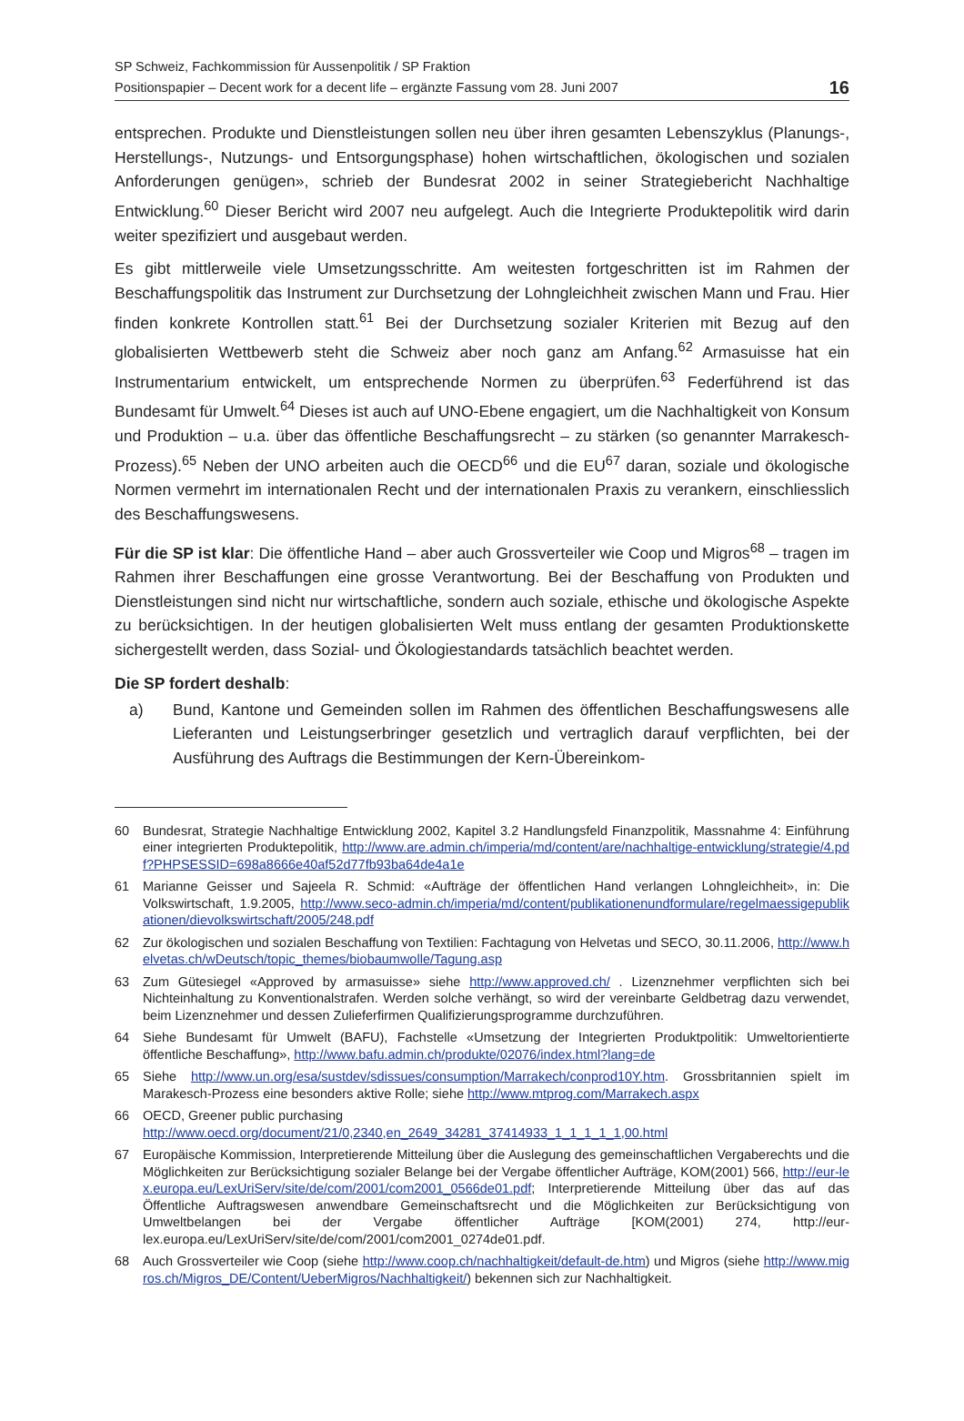SP Schweiz, Fachkommission für Aussenpolitik / SP Fraktion
Positionspapier – Decent work for a decent life – ergänzte Fassung vom 28. Juni 2007
16
entsprechen. Produkte und Dienstleistungen sollen neu über ihren gesamten Lebenszyklus (Planungs-, Herstellungs-, Nutzungs- und Entsorgungsphase) hohen wirtschaftlichen, ökologischen und sozialen Anforderungen genügen», schrieb der Bundesrat 2002 in seiner Strategiebericht Nachhaltige Entwicklung.<sup>60</sup> Dieser Bericht wird 2007 neu aufgelegt. Auch die Integrierte Produktepolitik wird darin weiter spezifiziert und ausgebaut werden.
Es gibt mittlerweile viele Umsetzungsschritte. Am weitesten fortgeschritten ist im Rahmen der Beschaffungspolitik das Instrument zur Durchsetzung der Lohngleichheit zwischen Mann und Frau. Hier finden konkrete Kontrollen statt.<sup>61</sup> Bei der Durchsetzung sozialer Kriterien mit Bezug auf den globalisierten Wettbewerb steht die Schweiz aber noch ganz am Anfang.<sup>62</sup> Armasuisse hat ein Instrumentarium entwickelt, um entsprechende Normen zu überprüfen.<sup>63</sup> Federführend ist das Bundesamt für Umwelt.<sup>64</sup> Dieses ist auch auf UNO-Ebene engagiert, um die Nachhaltigkeit von Konsum und Produktion – u.a. über das öffentliche Beschaffungsrecht – zu stärken (so genannter Marrakesch-Prozess).<sup>65</sup> Neben der UNO arbeiten auch die OECD<sup>66</sup> und die EU<sup>67</sup> daran, soziale und ökologische Normen vermehrt im internationalen Recht und der internationalen Praxis zu verankern, einschliesslich des Beschaffungswesens.
Für die SP ist klar: Die öffentliche Hand – aber auch Grossverteiler wie Coop und Migros<sup>68</sup> – tragen im Rahmen ihrer Beschaffungen eine grosse Verantwortung. Bei der Beschaffung von Produkten und Dienstleistungen sind nicht nur wirtschaftliche, sondern auch soziale, ethische und ökologische Aspekte zu berücksichtigen. In der heutigen globalisierten Welt muss entlang der gesamten Produktionskette sichergestellt werden, dass Sozial- und Ökologiestandards tatsächlich beachtet werden.
Die SP fordert deshalb:
a) Bund, Kantone und Gemeinden sollen im Rahmen des öffentlichen Beschaffungswesens alle Lieferanten und Leistungserbringer gesetzlich und vertraglich darauf verpflichten, bei der Ausführung des Auftrags die Bestimmungen der Kern-Übereinkom-
60 Bundesrat, Strategie Nachhaltige Entwicklung 2002, Kapitel 3.2 Handlungsfeld Finanzpolitik, Massnahme 4: Einführung einer integrierten Produktepolitik, http://www.are.admin.ch/imperia/md/content/are/nachhaltige-entwicklung/strategie/4.pdf?PHPSESSID=698a8666e40af52d77fb93ba64de4a1e
61 Marianne Geisser und Sajeela R. Schmid: «Aufträge der öffentlichen Hand verlangen Lohngleichheit», in: Die Volkswirtschaft, 1.9.2005, http://www.seco-admin.ch/imperia/md/content/publikationenundformulare/regelmaessigepublikationen/dievolkswirtschaft/2005/248.pdf
62 Zur ökologischen und sozialen Beschaffung von Textilien: Fachtagung von Helvetas und SECO, 30.11.2006, http://www.helvetas.ch/wDeutsch/topic_themes/biobaumwolle/Tagung.asp
63 Zum Gütesiegel «Approved by armasuisse» siehe http://www.approved.ch/ . Lizenznehmer verpflichten sich bei Nichteinhaltung zu Konventionalstrafen. Werden solche verhängt, so wird der vereinbarte Geldbetrag dazu verwendet, beim Lizenznehmer und dessen Zulieferfirmen Qualifizierungsprogramme durchzuführen.
64 Siehe Bundesamt für Umwelt (BAFU), Fachstelle «Umsetzung der Integrierten Produktpolitik: Umweltorientierte öffentliche Beschaffung», http://www.bafu.admin.ch/produkte/02076/index.html?lang=de
65 Siehe http://www.un.org/esa/sustdev/sdissues/consumption/Marrakech/conprod10Y.htm. Grossbritannien spielt im Marakesch-Prozess eine besonders aktive Rolle; siehe http://www.mtprog.com/Marrakech.aspx
66 OECD, Greener public purchasing
http://www.oecd.org/document/21/0,2340,en_2649_34281_37414933_1_1_1_1_1,00.html
67 Europäische Kommission, Interpretierende Mitteilung über die Auslegung des gemeinschaftlichen Vergaberechts und die Möglichkeiten zur Berücksichtigung sozialer Belange bei der Vergabe öffentlicher Aufträge, KOM(2001) 566, http://eur-lex.europa.eu/LexUriServ/site/de/com/2001/com2001_0566de01.pdf; Interpretierende Mitteilung über das auf das Öffentliche Auftragswesen anwendbare Gemeinschaftsrecht und die Möglichkeiten zur Berücksichtigung von Umweltbelangen bei der Vergabe öffentlicher Aufträge [KOM(2001) 274, http://eur-lex.europa.eu/LexUriServ/site/de/com/2001/com2001_0274de01.pdf.
68 Auch Grossverteiler wie Coop (siehe http://www.coop.ch/nachhaltigkeit/default-de.htm) und Migros (siehe http://www.migros.ch/Migros_DE/Content/UeberMigros/Nachhaltigkeit/) bekennen sich zur Nachhaltigkeit.